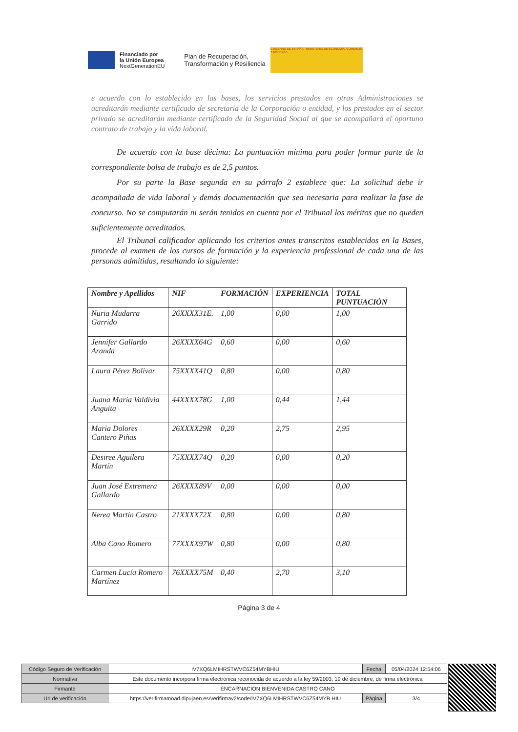Financiado por
la Unión Europea
NextGenerationEU
Plan de Recuperación,
Transformación y Resiliencia
GOBIERNO DE ESPAÑA · MINISTERIO DE ECONOMÍA, COMERCIO Y EMPRESA
e acuerdo con lo establecido en las bases, los servicios prestados en otras Administraciones se acreditarán mediante certificado de secretaría de la Corporación o entidad, y los prestados en el sector privado se acreditarán mediante certificado de la Seguridad Social al que se acompañará el oportuno contrato de trabajo y la vida laboral.
De acuerdo con la base décima: La puntuación mínima para poder formar parte de la correspondiente bolsa de trabajo es de 2,5 puntos.
Por su parte la Base segunda en su párrafo 2 establece que: La solicitud debe ir acompañada de vida laboral y demás documentación que sea necesaria para realizar la fase de concurso. No se computarán ni serán tenidos en cuenta por el Tribunal los méritos que no queden suficientemente acreditados.
El Tribunal calificador aplicando los criterios antes transcritos establecidos en la Bases, procede al examen de los cursos de formación y la experiencia professional de cada una de las personas admitidas, resultando lo siguiente:
| Nombre y Apellidos | NIF | FORMACIÓN | EXPERIENCIA | TOTAL PUNTUACIÓN |
| --- | --- | --- | --- | --- |
| Nuria Mudarra Garrido | 26XXXX31E. | 1,00 | 0,00 | 1,00 |
| Jennifer Gallardo Aranda | 26XXXX64G | 0,60 | 0,00 | 0,60 |
| Laura Pérez Bolivar | 75XXXX41Q | 0,80 | 0,00 | 0,80 |
| Juana María Valdivia Anguita | 44XXXX78G | 1,00 | 0,44 | 1,44 |
| María Dolores Cantero Piñas | 26XXXX29R | 0,20 | 2,75 | 2,95 |
| Desiree Aguilera Martín | 75XXXX74Q | 0,20 | 0,00 | 0,20 |
| Juan José Extremera Gallardo | 26XXXX89V | 0,00 | 0,00 | 0,00 |
| Nerea Martín Castro | 21XXXX72X | 0,80 | 0,00 | 0,80 |
| Alba Cano Romero | 77XXXX97W | 0,80 | 0,00 | 0,80 |
| Carmen Lucía Romero Martínez | 76XXXX75M | 0,40 | 2,70 | 3,10 |
Página 3 de 4
| Código Seguro de Verificación | IV7XQ6LMIHRSTWVC6Z54MYBHIU | Fecha | 05/04/2024 12:54:06 |
| Normativa | Este documento incorpora firma electrónica reconocida de acuerdo a la ley 59/2003, 19 de diciembre, de firma electrónica | | |
| Firmante | ENCARNACION BIENVENIDA CASTRO CANO | | |
| Url de verificación | https://verifirmamoad.dipujaen.es/verifirmav2/code/IV7XQ6LMIHRSTWVC6Z54MYB HIU | Página | 3/4 |